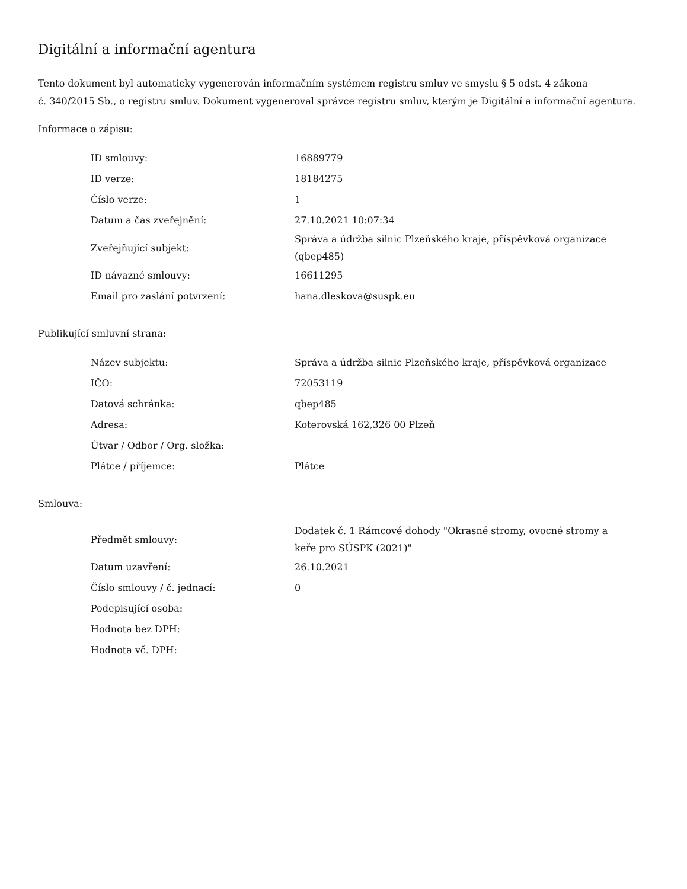Digitální a informační agentura
Tento dokument byl automaticky vygenerován informačním systémem registru smluv ve smyslu § 5 odst. 4 zákona
č. 340/2015 Sb., o registru smluv. Dokument vygeneroval správce registru smluv, kterým je Digitální a informační agentura.
Informace o zápisu:
| ID smlouvy: | 16889779 |
| ID verze: | 18184275 |
| Číslo verze: | 1 |
| Datum a čas zveřejnění: | 27.10.2021 10:07:34 |
| Zveřejňující subjekt: | Správa a údržba silnic Plzeňského kraje, příspěvková organizace (qbep485) |
| ID návazné smlouvy: | 16611295 |
| Email pro zaslání potvrzení: | hana.dleskova@suspk.eu |
Publikující smluvní strana:
| Název subjektu: | Správa a údržba silnic Plzeňského kraje, příspěvková organizace |
| IČO: | 72053119 |
| Datová schránka: | qbep485 |
| Adresa: | Koterovská 162,326 00 Plzeň |
| Útvar / Odbor / Org. složka: | |
| Plátce / příjemce: | Plátce |
Smlouva:
| Předmět smlouvy: | Dodatek č. 1 Rámcové dohody "Okrasné stromy, ovocné stromy a keře pro SÚSPK (2021)" |
| Datum uzavření: | 26.10.2021 |
| Číslo smlouvy / č. jednací: | 0 |
| Podepisující osoba: | |
| Hodnota bez DPH: | |
| Hodnota vč. DPH: | |